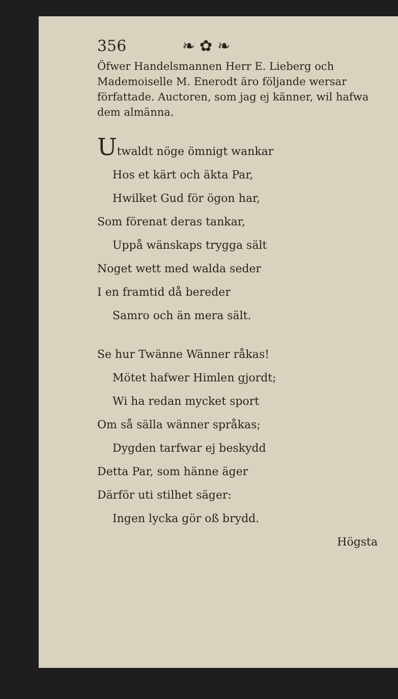356 ❧ ✿ ❧
Öfwer Handelsmannen Herr E. Lieberg och Mademoiselle M. Enerodt äro följande wersar författade. Auctoren, som jag ej känner, wil hafwa dem almänna.
Utwaldt nöge ömnigt wankar
Hos et kärt och äkta Par,
Hwilket Gud för ögon har,
Som förenat deras tankar,
Uppå wänskaps trygga sält
Noget wett med walda seder
I en framtid då bereder
Samro och än mera sält.
Se hur Twänne Wänner råkas!
Mötet hafwer Himlen gjordt;
Wi ha redan mycket sport
Om så sälla wänner språkas;
Dygden tarfwar ej beskydd
Detta Par, som hänne äger
Därför uti stilhet säger:
Ingen lycka gör oß brydd.
Högsta